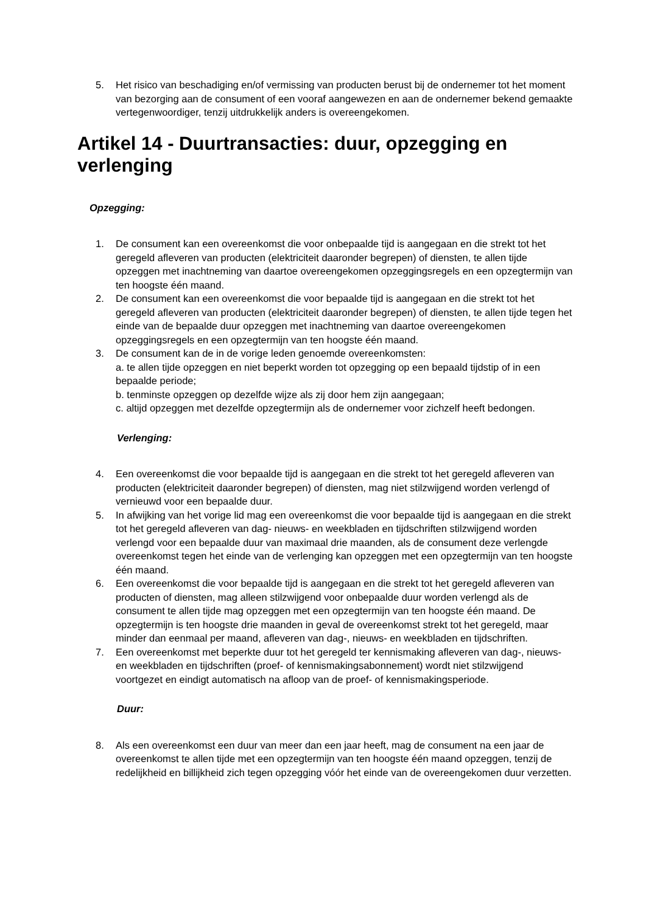5. Het risico van beschadiging en/of vermissing van producten berust bij de ondernemer tot het moment van bezorging aan de consument of een vooraf aangewezen en aan de ondernemer bekend gemaakte vertegenwoordiger, tenzij uitdrukkelijk anders is overeengekomen.
Artikel 14 - Duurtransacties: duur, opzegging en verlenging
Opzegging:
1. De consument kan een overeenkomst die voor onbepaalde tijd is aangegaan en die strekt tot het geregeld afleveren van producten (elektriciteit daaronder begrepen) of diensten, te allen tijde opzeggen met inachtneming van daartoe overeengekomen opzeggingsregels en een opzegtermijn van ten hoogste één maand.
2. De consument kan een overeenkomst die voor bepaalde tijd is aangegaan en die strekt tot het geregeld afleveren van producten (elektriciteit daaronder begrepen) of diensten, te allen tijde tegen het einde van de bepaalde duur opzeggen met inachtneming van daartoe overeengekomen opzeggingsregels en een opzegtermijn van ten hoogste één maand.
3. De consument kan de in de vorige leden genoemde overeenkomsten:
a. te allen tijde opzeggen en niet beperkt worden tot opzegging op een bepaald tijdstip of in een bepaalde periode;
b. tenminste opzeggen op dezelfde wijze als zij door hem zijn aangegaan;
c. altijd opzeggen met dezelfde opzegtermijn als de ondernemer voor zichzelf heeft bedongen.
Verlenging:
4. Een overeenkomst die voor bepaalde tijd is aangegaan en die strekt tot het geregeld afleveren van producten (elektriciteit daaronder begrepen) of diensten, mag niet stilzwijgend worden verlengd of vernieuwd voor een bepaalde duur.
5. In afwijking van het vorige lid mag een overeenkomst die voor bepaalde tijd is aangegaan en die strekt tot het geregeld afleveren van dag- nieuws- en weekbladen en tijdschriften stilzwijgend worden verlengd voor een bepaalde duur van maximaal drie maanden, als de consument deze verlengde overeenkomst tegen het einde van de verlenging kan opzeggen met een opzegtermijn van ten hoogste één maand.
6. Een overeenkomst die voor bepaalde tijd is aangegaan en die strekt tot het geregeld afleveren van producten of diensten, mag alleen stilzwijgend voor onbepaalde duur worden verlengd als de consument te allen tijde mag opzeggen met een opzegtermijn van ten hoogste één maand. De opzegtermijn is ten hoogste drie maanden in geval de overeenkomst strekt tot het geregeld, maar minder dan eenmaal per maand, afleveren van dag-, nieuws- en weekbladen en tijdschriften.
7. Een overeenkomst met beperkte duur tot het geregeld ter kennismaking afleveren van dag-, nieuws- en weekbladen en tijdschriften (proef- of kennismakingsabonnement) wordt niet stilzwijgend voortgezet en eindigt automatisch na afloop van de proef- of kennismakingsperiode.
Duur:
8. Als een overeenkomst een duur van meer dan een jaar heeft, mag de consument na een jaar de overeenkomst te allen tijde met een opzegtermijn van ten hoogste één maand opzeggen, tenzij de redelijkheid en billijkheid zich tegen opzegging vóór het einde van de overeengekomen duur verzetten.